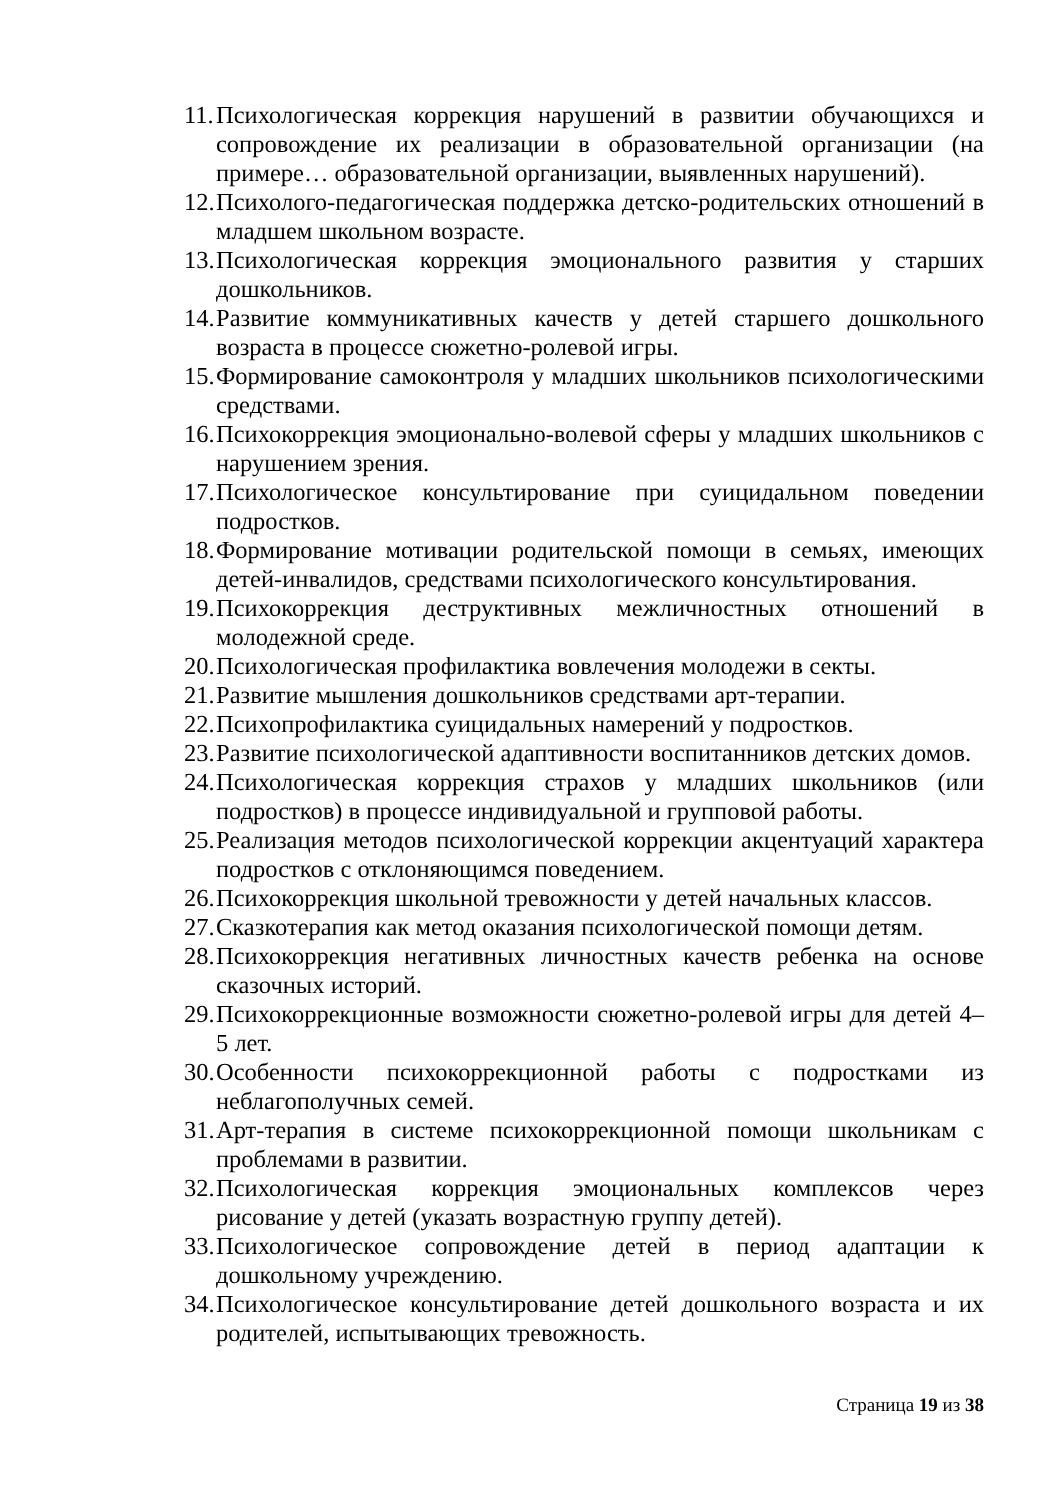11. Психологическая коррекция нарушений в развитии обучающихся и сопровождение их реализации в образовательной организации (на примере… образовательной организации, выявленных нарушений).
12. Психолого-педагогическая поддержка детско-родительских отношений в младшем школьном возрасте.
13. Психологическая коррекция эмоционального развития у старших дошкольников.
14. Развитие коммуникативных качеств у детей старшего дошкольного возраста в процессе сюжетно-ролевой игры.
15. Формирование самоконтроля у младших школьников психологическими средствами.
16. Психокоррекция эмоционально-волевой сферы у младших школьников с нарушением зрения.
17. Психологическое консультирование при суицидальном поведении подростков.
18. Формирование мотивации родительской помощи в семьях, имеющих детей-инвалидов, средствами психологического консультирования.
19. Психокоррекция деструктивных межличностных отношений в молодежной среде.
20. Психологическая профилактика вовлечения молодежи в секты.
21. Развитие мышления дошкольников средствами арт-терапии.
22. Психопрофилактика суицидальных намерений у подростков.
23. Развитие психологической адаптивности воспитанников детских домов.
24. Психологическая коррекция страхов у младших школьников (или подростков) в процессе индивидуальной и групповой работы.
25. Реализация методов психологической коррекции акцентуаций характера подростков с отклоняющимся поведением.
26. Психокоррекция школьной тревожности у детей начальных классов.
27. Сказкотерапия как метод оказания психологической помощи детям.
28. Психокоррекция негативных личностных качеств ребенка на основе сказочных историй.
29. Психокоррекционные возможности сюжетно-ролевой игры для детей 4–5 лет.
30. Особенности психокоррекционной работы с подростками из неблагополучных семей.
31. Арт-терапия в системе психокоррекционной помощи школьникам с проблемами в развитии.
32. Психологическая коррекция эмоциональных комплексов через рисование у детей (указать возрастную группу детей).
33. Психологическое сопровождение детей в период адаптации к дошкольному учреждению.
34. Психологическое консультирование детей дошкольного возраста и их родителей, испытывающих тревожность.
Страница 19 из 38